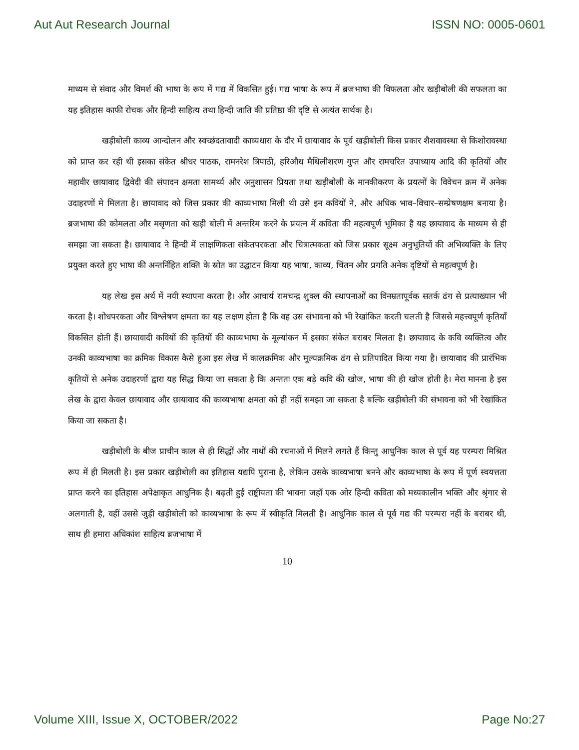Aut Aut Research Journal ISSN NO: 0005-0601
माध्यम से संवाद और विमर्श की भाषा के रूप में गद्य में विकसित हुई। गद्य भाषा के रूप में ब्रजभाषा की विफलता और खड़ीबोली की सफलता का यह इतिहास काफी रोचक और हिन्दी साहित्य तथा हिन्दी जाति की प्रतिष्ठा की दृष्टि से अत्यंत सार्थक है।
खड़ीबोली काव्य आन्दोलन और स्वच्छंदतावादी काव्यधारा के दौर में छायावाद के पूर्व खड़ीबोली किस प्रकार शैशवावस्था से किशोरावस्था को प्राप्त कर रही थी इसका संकेत श्रीधर पाठक, रामनरेश त्रिपाठी, हरिऔध मैथिलीशरण गुप्त और रामचरित उपाध्याय आदि की कृतियों और महावीर छायावाद द्विवेदी की संपादन क्षमता सामर्थ्य और अनुशासन प्रियता तथा खड़ीबोली के मानकीकरण के प्रयत्नों के विवेचन क्रम में अनेक उदाहरणों मे मिलता है। छायावाद को जिस प्रकार की काव्यभाषा मिली थी उसे इन कवियों ने, और अधिक भाव–विचार–सम्प्रेषणक्षम बनाया है। ब्रजभाषा की कोमलता और मसृणता को खड़ी बोली में अन्तरिम करने के प्रयत्न में कविता की महत्वपूर्ण भूमिका है यह छायावाद के माध्यम से ही समझा जा सकता है। छायावाद ने हिन्दी में लाक्षणिकता संकेतपरकता और चित्रात्मकता को जिस प्रकार सूक्ष्म अनुभूतियों की अभिव्यक्ति के लिए प्रयुक्त करते हुए भाषा की अन्तर्निहित शक्ति के स्रोत का उद्घाटन किया यह भाषा, काव्य, चिंतन और प्रगति अनेक दृष्टियों से महत्वपूर्ण है।
यह लेख इस अर्थ में नयी स्थापना करता है। और आचार्य रामचन्द्र शुक्ल की स्थापनाओं का विनम्रतापूर्वक सतर्क ढंग से प्रत्याख्यान भी करता है। शोधपरकता और विश्लेषण क्षमता का यह लक्षण होता है कि वह उस संभावना को भी रेखांकित करती चलती है जिससे महत्त्वपूर्ण कृतियाँ विकसित होती हैं। छायावादी कवियों की कृतियों की काव्यभाषा के मूल्यांकन में इसका संकेत बराबर मिलता है। छायावाद के कवि व्यक्तित्व और उनकी काव्यभाषा का क्रमिक विकास कैसे हुआ इस लेख में कालक्रमिक और मूल्यक्रमिक ढंग से प्रतिपादित किया गया है। छायावाद की प्रारंभिक कृतियों से अनेक उदाहरणों द्वारा यह सिद्ध किया जा सकता है कि अन्ततः एक बड़े कवि की खोज, भाषा की ही खोज होती है। मेरा मानना है इस लेख के द्वारा केवल छायावाद और छायावाद की काव्यभाषा क्षमता को ही नहीं समझा जा सकता है बल्कि खड़ीबोली की संभावना को भी रेखांकित किया जा सकता है।
खड़ीबोली के बीज प्राचीन काल से ही सिद्धों और नाथों की रचनाओं में मिलने लगते हैं किन्तु आधुनिक काल से पूर्व यह परम्परा मिश्रित रूप में ही मिलती है। इस प्रकार खड़ीबोली का इतिहास यद्यपि पुराना है, लेकिन उसके काव्यभाषा बनने और काव्यभाषा के रूप में पूर्ण स्वयत्तता प्राप्त करने का इतिहास अपेक्षाकृत आधुनिक है। बढ़ती हुई राष्ट्रीयता की भावना जहाँ एक ओर हिन्दी कविता को मध्यकालीन भक्ति और श्रृंगार से अलगाती है, वहीं उससे जुड़ी खड़ीबोली को काव्यभाषा के रूप में स्वीकृति मिलती है। आधुनिक काल से पूर्व गद्य की परम्परा नहीं के बराबर थी, साथ ही हमारा अधिकांश साहित्य ब्रजभाषा में
10
Volume XIII, Issue X, OCTOBER/2022 Page No:27